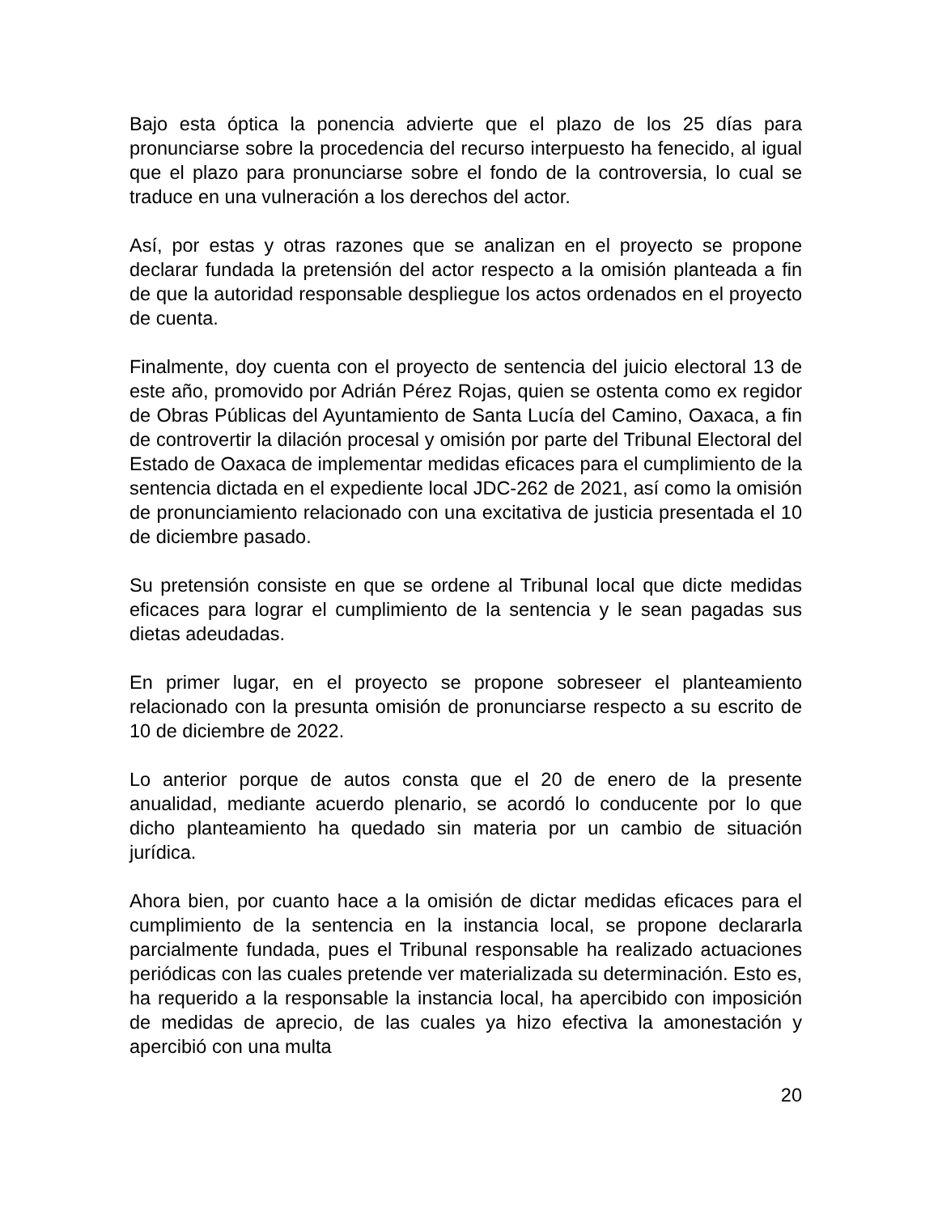Bajo esta óptica la ponencia advierte que el plazo de los 25 días para pronunciarse sobre la procedencia del recurso interpuesto ha fenecido, al igual que el plazo para pronunciarse sobre el fondo de la controversia, lo cual se traduce en una vulneración a los derechos del actor.
Así, por estas y otras razones que se analizan en el proyecto se propone declarar fundada la pretensión del actor respecto a la omisión planteada a fin de que la autoridad responsable despliegue los actos ordenados en el proyecto de cuenta.
Finalmente, doy cuenta con el proyecto de sentencia del juicio electoral 13 de este año, promovido por Adrián Pérez Rojas, quien se ostenta como ex regidor de Obras Públicas del Ayuntamiento de Santa Lucía del Camino, Oaxaca, a fin de controvertir la dilación procesal y omisión por parte del Tribunal Electoral del Estado de Oaxaca de implementar medidas eficaces para el cumplimiento de la sentencia dictada en el expediente local JDC-262 de 2021, así como la omisión de pronunciamiento relacionado con una excitativa de justicia presentada el 10 de diciembre pasado.
Su pretensión consiste en que se ordene al Tribunal local que dicte medidas eficaces para lograr el cumplimiento de la sentencia y le sean pagadas sus dietas adeudadas.
En primer lugar, en el proyecto se propone sobreseer el planteamiento relacionado con la presunta omisión de pronunciarse respecto a su escrito de 10 de diciembre de 2022.
Lo anterior porque de autos consta que el 20 de enero de la presente anualidad, mediante acuerdo plenario, se acordó lo conducente por lo que dicho planteamiento ha quedado sin materia por un cambio de situación jurídica.
Ahora bien, por cuanto hace a la omisión de dictar medidas eficaces para el cumplimiento de la sentencia en la instancia local, se propone declararla parcialmente fundada, pues el Tribunal responsable ha realizado actuaciones periódicas con las cuales pretende ver materializada su determinación. Esto es, ha requerido a la responsable la instancia local, ha apercibido con imposición de medidas de aprecio, de las cuales ya hizo efectiva la amonestación y apercibió con una multa
20